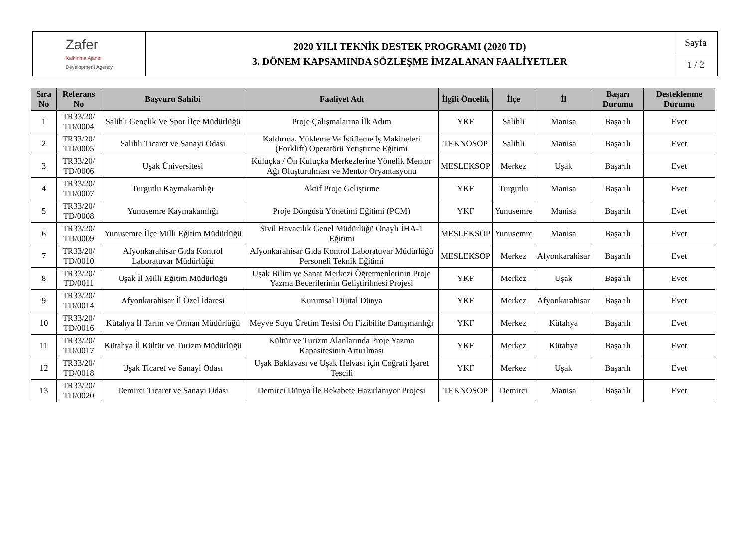Zafer
Kalkınma Ajansı
Development Agency
2020 YILI TEKNİK DESTEK PROGRAMI (2020 TD)
3. DÖNEM KAPSAMINDA SÖZLEŞME İMZALANAN FAALİYETLER
Sayfa
1 / 2
| Sıra No | Referans No | Başvuru Sahibi | Faaliyet Adı | İlgili Öncelik | İlçe | İl | Başarı Durumu | Desteklenme Durumu |
| --- | --- | --- | --- | --- | --- | --- | --- | --- |
| 1 | TR33/20/ TD/0004 | Salihli Gençlik Ve Spor İlçe Müdürlüğü | Proje Çalışmalarına İlk Adım | YKF | Salihli | Manisa | Başarılı | Evet |
| 2 | TR33/20/ TD/0005 | Salihli Ticaret ve Sanayi Odası | Kaldırma, Yükleme Ve İstifleme İş Makineleri (Forklift) Operatörü Yetiştirme Eğitimi | TEKNOSOP | Salihli | Manisa | Başarılı | Evet |
| 3 | TR33/20/ TD/0006 | Uşak Üniversitesi | Kuluçka / Ön Kuluçka Merkezlerine Yönelik Mentor Ağı Oluşturulması ve Mentor Oryantasyonu | MESLEKSOP | Merkez | Uşak | Başarılı | Evet |
| 4 | TR33/20/ TD/0007 | Turgutlu Kaymakamlığı | Aktif Proje Geliştirme | YKF | Turgutlu | Manisa | Başarılı | Evet |
| 5 | TR33/20/ TD/0008 | Yunusemre Kaymakamlığı | Proje Döngüsü Yönetimi Eğitimi (PCM) | YKF | Yunusemre | Manisa | Başarılı | Evet |
| 6 | TR33/20/ TD/0009 | Yunusemre İlçe Milli Eğitim Müdürlüğü | Sivil Havacılık Genel Müdürlüğü Onaylı İHA-1 Eğitimi | MESLEKSOP | Yunusemre | Manisa | Başarılı | Evet |
| 7 | TR33/20/ TD/0010 | Afyonkarahisar Gıda Kontrol Laboratuvar Müdürlüğü | Afyonkarahisar Gıda Kontrol Laboratuvar Müdürlüğü Personeli Teknik Eğitimi | MESLEKSOP | Merkez | Afyonkarahisar | Başarılı | Evet |
| 8 | TR33/20/ TD/0011 | Uşak İl Milli Eğitim Müdürlüğü | Uşak Bilim ve Sanat Merkezi Öğretmenlerinin Proje Yazma Becerilerinin Geliştirilmesi Projesi | YKF | Merkez | Uşak | Başarılı | Evet |
| 9 | TR33/20/ TD/0014 | Afyonkarahisar İl Özel İdaresi | Kurumsal Dijital Dünya | YKF | Merkez | Afyonkarahisar | Başarılı | Evet |
| 10 | TR33/20/ TD/0016 | Kütahya İl Tarım ve Orman Müdürlüğü | Meyve Suyu Üretim Tesisi Ön Fizibilite Danışmanlığı | YKF | Merkez | Kütahya | Başarılı | Evet |
| 11 | TR33/20/ TD/0017 | Kütahya İl Kültür ve Turizm Müdürlüğü | Kültür ve Turizm Alanlarında Proje Yazma Kapasitesinin Artırılması | YKF | Merkez | Kütahya | Başarılı | Evet |
| 12 | TR33/20/ TD/0018 | Uşak Ticaret ve Sanayi Odası | Uşak Baklavası ve Uşak Helvası için Coğrafi İşaret Tescili | YKF | Merkez | Uşak | Başarılı | Evet |
| 13 | TR33/20/ TD/0020 | Demirci Ticaret ve Sanayi Odası | Demirci Dünya İle Rekabete Hazırlanıyor Projesi | TEKNOSOP | Demirci | Manisa | Başarılı | Evet |